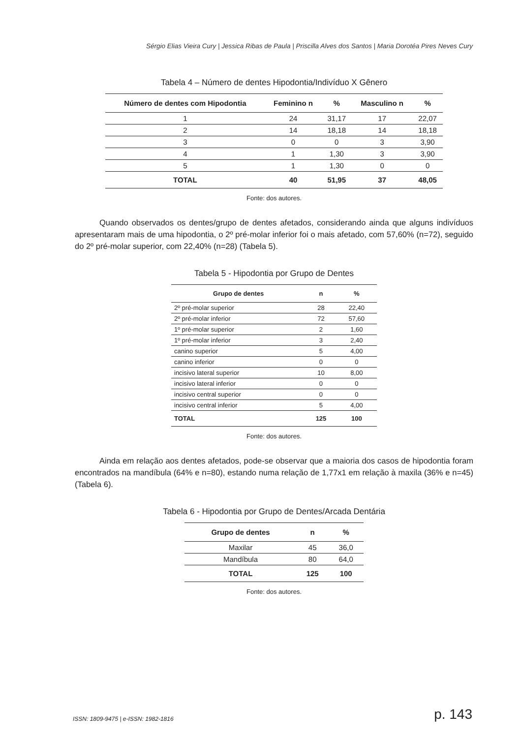Sérgio Elias Vieira Cury | Jessica Ribas de Paula | Priscilla Alves dos Santos | Maria Dorotéa Pires Neves Cury
Tabela 4 – Número de dentes Hipodontia/Indivíduo X Gênero
| Número de dentes com Hipodontia | Feminino n | % | Masculino n | % |
| --- | --- | --- | --- | --- |
| 1 | 24 | 31,17 | 17 | 22,07 |
| 2 | 14 | 18,18 | 14 | 18,18 |
| 3 | 0 | 0 | 3 | 3,90 |
| 4 | 1 | 1,30 | 3 | 3,90 |
| 5 | 1 | 1,30 | 0 | 0 |
| TOTAL | 40 | 51,95 | 37 | 48,05 |
Fonte: dos autores.
Quando observados os dentes/grupo de dentes afetados, considerando ainda que alguns indivíduos apresentaram mais de uma hipodontia, o 2º pré-molar inferior foi o mais afetado, com 57,60% (n=72), seguido do 2º pré-molar superior, com 22,40% (n=28) (Tabela 5).
Tabela 5 - Hipodontia por Grupo de Dentes
| Grupo de dentes | n | % |
| --- | --- | --- |
| 2º pré-molar superior | 28 | 22,40 |
| 2º pré-molar inferior | 72 | 57,60 |
| 1º pré-molar superior | 2 | 1,60 |
| 1º pré-molar inferior | 3 | 2,40 |
| canino superior | 5 | 4,00 |
| canino inferior | 0 | 0 |
| incisivo lateral superior | 10 | 8,00 |
| incisivo lateral inferior | 0 | 0 |
| incisivo central superior | 0 | 0 |
| incisivo central inferior | 5 | 4,00 |
| TOTAL | 125 | 100 |
Fonte: dos autores.
Ainda em relação aos dentes afetados, pode-se observar que a maioria dos casos de hipodontia foram encontrados na mandíbula (64% e n=80), estando numa relação de 1,77x1 em relação à maxila (36% e n=45) (Tabela 6).
Tabela 6 - Hipodontia por Grupo de Dentes/Arcada Dentária
| Grupo de dentes | n | % |
| --- | --- | --- |
| Maxilar | 45 | 36,0 |
| Mandíbula | 80 | 64,0 |
| TOTAL | 125 | 100 |
Fonte: dos autores.
ISSN: 1809-9475 | e-ISSN: 1982-1816 p. 143